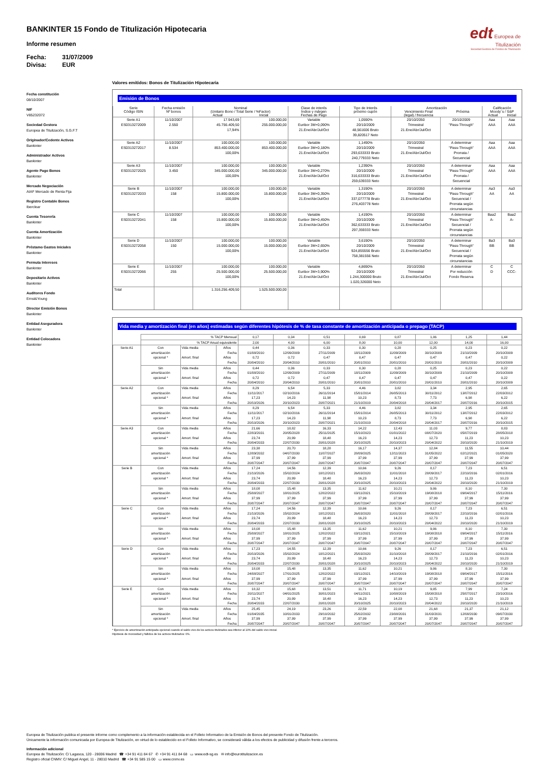edt Europea de Titulización
Sociedad Gestora de Fondos de Titulización
BANKINTER 15 Fondo de Titulización Hipotecaria
Informe resumen
Fecha: 31/07/2009
Divisa: EUR
Fecha constitución
08/10/2007
NIF
V85232072
Sociedad Gestora
Europea de Titulización, S.G.F.T
Originador/Cedente Activos
Bankinter
Administrador Activos
Bankinter
Agente Pago Bonos
Bankinter
Mercado Negociación
AIAF Mercado de Renta Fija
Registro Contable Bonos
Iberclear
Cuenta Tesorería
Bankinter
Cuenta Amortización
Bankinter
Préstamo Gastos Iniciales
Bankinter
Permuta Intereses
Bankinter
Depositario Activos
Bankinter
Auditores Fondo
Ernst&Young
Director Emisión Bonos
Bankinter
Entidad Aseguradora
Bankinter
Entidad Colocadora
Bankinter
Valores emitidos: Bonos de Titulización Hipotecaria
Emisión de Bonos
| Serie Código ISIN | Fecha emisión Nº bonos | Nominal (Unitario Bono / Total Serie / %Factor) Actual Inicial | | Clase de interés Índice y márgen Fechas de Pago | Tipo de Interés próximo cupón | Amortización Vencimiento Final (legal) / frecuencia Próxima | | Calificación Moody´s / S&P Actual Inicial | |
| --- | --- | --- | --- | --- | --- | --- | --- | --- | --- |
| Serie A1 ES0313272009 | 11/10/2007 2.550 | 17.943,69 45.756.409,50 17,94% | 100.000,00 255.000.000,00 | Variable Euribor 3M+0,090% 21.Ene/Abr/Jul/Oct | 1,0590% 20/10/2009 48,561606 Bruto 39,820517 Neto | 20/10/2050 Trimestral 21.Ene/Abr/Jul/Oct | 20/10/2009 "Pass-Through" | Aaa AAA | Aaa AAA |
| Serie A2 ES0313272017 | 11/10/2007 8.534 | 100.000,00 853.400.000,00 100,00% | 100.000,00 853.400.000,00 | Variable Euribor 3M+0,180% 21.Ene/Abr/Jul/Oct | 1,1490% 20/10/2009 293,633333 Bruto 240,779333 Neto | 20/10/2050 Trimestral 21.Ene/Abr/Jul/Oct | A determinar "Pass-Through" Prorrata / Secuencial | Aaa AAA | Aaa AAA |
| Serie A3 ES0313272025 | 11/10/2007 3.450 | 100.000,00 345.000.000,00 100,00% | 100.000,00 345.000.000,00 | Variable Euribor 3M+0,270% 21.Ene/Abr/Jul/Oct | 1,2390% 20/10/2009 316,633333 Bruto 259,639333 Neto | 20/10/2050 Trimestral 21.Ene/Abr/Jul/Oct | A determinar "Pass-Through" Prorrata / Secuencial | Aaa AAA | Aaa AAA |
| Serie B ES0313272033 | 11/10/2007 158 | 100.000,00 15.800.000,00 100,00% | 100.000,00 15.800.000,00 | Variable Euribor 3M+0,350% 21.Ene/Abr/Jul/Oct | 1,3190% 20/10/2009 337,077778 Bruto 276,403778 Neto | 20/10/2050 Trimestral 21.Ene/Abr/Jul/Oct | A determinar "Pass-Through" Secuencial / Prorrata según circunstancias | Aa3 AA | Aa3 AA |
| Serie C ES0313272041 | 11/10/2007 158 | 100.000,00 15.800.000,00 100,00% | 100.000,00 15.800.000,00 | Variable Euribor 3M+0,450% 21.Ene/Abr/Jul/Oct | 1,4190% 20/10/2009 362,633333 Bruto 297,359333 Neto | 20/10/2050 Trimestral 21.Ene/Abr/Jul/Oct | A determinar "Pass-Through" Secuencial / Prorrata según circunstancias | Baa2 A- | Baa2 A- |
| Serie D ES0313272058 | 11/10/2007 150 | 100.000,00 15.000.000,00 100,00% | 100.000,00 15.000.000,00 | Variable Euribor 3M+2,650% 21.Ene/Abr/Jul/Oct | 3,6190% 20/10/2009 924,855556 Bruto 758,381556 Neto | 20/10/2050 Trimestral 21.Ene/Abr/Jul/Oct | A determinar "Pass-Through" Secuencial / Prorrata según circunstancias | Ba3 BB | Ba3 BB |
| Serie E ES0313272066 | 11/10/2007 255 | 100.000,00 25.500.000,00 100,00% | 100.000,00 25.500.000,00 | Variable Euribor 3M+3,900% 21.Ene/Abr/Jul/Oct | 4,8690% 20/10/2009 1.244,300000 Bruto 1.020,326000 Neto | 20/10/2050 Trimestral 21.Ene/Abr/Jul/Oct | A determinar Por reducción Fondo Reserva | C D | C CCC- |
| Total | | 1.316.256.409,50 | 1.525.500.000,00 | | | | | | |
Vida media y amortización final (en años) estimadas según diferentes hipótesis de % de tasa constante de amortización anticipada o prepago (TACP)
| | % TACP Mensual | | | 0,17 | 0,34 | 0,51 | 0,69 | 0,87 | 1,06 | 1,25 | 1,44 |
| | % TACP Anual equivalente | | | 2,00 | 4,00 | 6,00 | 8,00 | 10,00 | 12,00 | 14,00 | 16,00 |
| Serie A1 | Con amortización opcional * | Vida media | Años | 0,44 | 0,36 | 0,33 | 0,30 | 0,28 | 0,25 | 0,23 | 0,22 |
| | | | Fecha | 01/08/2010 | 12/09/2009 | 27/11/2009 | 18/11/2009 | 11/09/2009 | 30/10/2009 | 21/10/2009 | 20/10/2009 |
| | | Amort. final | Años | 0,72 | 0,72 | 0,47 | 0,47 | 0,47 | 0,47 | 0,47 | 0,22 |
| | | | Fecha | 20/04/2010 | 20/04/2010 | 20/01/2010 | 20/01/2010 | 20/01/2010 | 20/01/2010 | 20/01/2010 | 20/10/2009 |
| | Sin amortización opcional * | Vida media | Años | 0,44 | 0,36 | 0,33 | 0,30 | 0,28 | 0,25 | 0,23 | 0,22 |
| | | | Fecha | 01/08/2010 | 12/09/2009 | 27/11/2009 | 18/11/2009 | 11/09/2009 | 30/10/2009 | 21/10/2009 | 20/10/2009 |
| | | Amort. final | Años | 0,72 | 0,72 | 0,47 | 0,47 | 0,47 | 0,47 | 0,47 | 0,22 |
| | | | Fecha | 20/04/2010 | 20/04/2010 | 20/01/2010 | 20/01/2010 | 20/01/2010 | 20/01/2010 | 20/01/2010 | 20/10/2009 |
| Serie A2 | Con amortización opcional * | Vida media | Años | 8,29 | 6,54 | 5,33 | 4,46 | 3,82 | 3,34 | 2,95 | 2,65 |
| | | | Fecha | 11/11/2017 | 02/10/2016 | 26/11/2014 | 15/01/2014 | 26/05/2013 | 30/11/2012 | 13/07/2012 | 22/03/2012 |
| | | Amort. final | Años | 17,23 | 14,23 | 11,98 | 10,23 | 8,73 | 7,73 | 6,98 | 6,22 |
| | | | Fecha | 20/10/2026 | 20/10/2023 | 20/07/2021 | 21/10/2019 | 20/04/2018 | 20/04/2017 | 20/07/2016 | 20/10/2015 |
| | Sin amortización opcional * | Vida media | Años | 8,29 | 6,54 | 5,33 | 4,46 | 3,82 | 3,34 | 2,95 | 2,65 |
| | | | Fecha | 11/11/2017 | 02/10/2016 | 26/11/2014 | 15/01/2014 | 26/05/2013 | 30/11/2012 | 13/07/2012 | 22/03/2012 |
| | | Amort. final | Años | 17,23 | 14,23 | 11,98 | 10,23 | 8,73 | 7,73 | 6,98 | 6,22 |
| | | | Fecha | 20/10/2026 | 20/10/2023 | 20/07/2021 | 21/10/2019 | 20/04/2018 | 20/04/2017 | 20/07/2016 | 20/10/2015 |
| Serie A3 | Con amortización opcional * | Vida media | Años | 21,66 | 18,82 | 16,33 | 14,22 | 12,43 | 11,03 | 9,77 | 8,83 |
| | | | Fecha | 22/03/2031 | 20/05/2028 | 25/11/2025 | 15/10/2023 | 01/01/2022 | 08/07/2020 | 05/07/2019 | 28/05/2018 |
| | | Amort. final | Años | 23,74 | 20,99 | 18,48 | 16,23 | 14,23 | 12,73 | 11,23 | 10,23 |
| | | | Fecha | 20/04/2033 | 22/07/2030 | 20/01/2028 | 20/10/2025 | 20/10/2023 | 20/04/2022 | 20/10/2020 | 21/10/2019 |
| | Sin amortización opcional * | Vida media | Años | 23,38 | 20,70 | 18,28 | 16,17 | 14,37 | 12,84 | 11,55 | 10,44 |
| | | | Fecha | 12/09/2032 | 04/07/2030 | 11/07/2027 | 28/09/2025 | 12/11/2023 | 31/05/2022 | 02/12/2021 | 01/05/2020 |
| | | Amort. final | Años | 37,99 | 37,99 | 37,99 | 37,99 | 37,99 | 37,99 | 37,99 | 37,99 |
| | | | Fecha | 20/07/2047 | 20/07/2047 | 20/07/2047 | 20/07/2047 | 20/07/2047 | 20/07/2047 | 20/07/2047 | 20/07/2047 |
| Serie B | Con amortización opcional * | Vida media | Años | 17,24 | 14,56 | 12,39 | 10,66 | 9,26 | 8,17 | 7,23 | 6,51 |
| | | | Fecha | 21/10/2026 | 15/02/2024 | 18/12/2021 | 26/03/2020 | 11/01/2018 | 28/09/2017 | 22/10/2016 | 02/01/2016 |
| | | Amort. final | Años | 23,74 | 20,99 | 18,48 | 16,23 | 14,23 | 12,73 | 11,23 | 10,23 |
| | | | Fecha | 20/04/2033 | 22/07/2030 | 20/01/2028 | 20/10/2025 | 20/10/2023 | 20/04/2022 | 20/10/2020 | 21/10/2019 |
| | Sin amortización opcional * | Vida media | Años | 18,08 | 15,48 | 13,35 | 11,62 | 10,21 | 9,06 | 8,10 | 7,30 |
| | | | Fecha | 25/08/2027 | 18/01/2025 | 12/02/2022 | 03/11/2021 | 15/10/2019 | 19/08/2018 | 09/04/2017 | 15/11/2016 |
| | | Amort. final | Años | 37,99 | 37,99 | 37,99 | 37,99 | 37,99 | 37,99 | 37,99 | 37,99 |
| | | | Fecha | 20/07/2047 | 20/07/2047 | 20/07/2047 | 20/07/2047 | 20/07/2047 | 20/07/2047 | 20/07/2047 | 20/07/2047 |
| Serie C | Con amortización opcional * | Vida media | Años | 17,24 | 14,56 | 12,39 | 10,66 | 9,26 | 8,17 | 7,23 | 6,51 |
| | | | Fecha | 21/10/2026 | 15/02/2024 | 18/12/2021 | 26/03/2020 | 11/01/2018 | 28/09/2017 | 22/10/2016 | 02/01/2016 |
| | | Amort. final | Años | 23,74 | 20,99 | 18,48 | 16,23 | 14,23 | 12,73 | 11,23 | 10,23 |
| | | | Fecha | 20/04/2033 | 22/07/2030 | 20/01/2028 | 20/10/2025 | 20/10/2023 | 20/04/2022 | 20/10/2020 | 21/10/2019 |
| | Sin amortización opcional * | Vida media | Años | 18,08 | 15,48 | 13,35 | 11,62 | 10,21 | 9,06 | 8,10 | 7,30 |
| | | | Fecha | 25/08/2027 | 18/01/2025 | 12/02/2022 | 03/11/2021 | 15/10/2019 | 19/08/2018 | 09/04/2017 | 15/11/2016 |
| | | Amort. final | Años | 37,99 | 37,99 | 37,99 | 37,99 | 37,99 | 37,99 | 37,99 | 37,99 |
| | | | Fecha | 20/07/2047 | 20/07/2047 | 20/07/2047 | 20/07/2047 | 20/07/2047 | 20/07/2047 | 20/07/2047 | 20/07/2047 |
| Serie D | Con amortización opcional * | Vida media | Años | 17,23 | 14,55 | 12,39 | 10,66 | 9,26 | 8,17 | 7,23 | 6,51 |
| | | | Fecha | 20/10/2026 | 15/02/2024 | 18/12/2021 | 25/03/2020 | 31/10/2018 | 28/09/2017 | 21/10/2016 | 02/01/2016 |
| | | Amort. final | Años | 23,74 | 20,99 | 18,48 | 16,23 | 14,23 | 12,73 | 11,23 | 10,23 |
| | | | Fecha | 20/04/2033 | 22/07/2030 | 20/01/2028 | 20/10/2025 | 20/10/2023 | 20/04/2022 | 20/10/2020 | 21/10/2019 |
| | Sin amortización opcional * | Vida media | Años | 18,08 | 15,48 | 13,35 | 11,62 | 10,21 | 9,06 | 8,10 | 7,30 |
| | | | Fecha | 24/08/2027 | 17/01/2025 | 12/02/2022 | 03/11/2021 | 14/10/2019 | 19/08/2018 | 09/04/2017 | 15/11/2016 |
| | | Amort. final | Años | 37,99 | 37,99 | 37,99 | 37,99 | 37,99 | 37,99 | 37,99 | 37,99 |
| | | | Fecha | 20/07/2047 | 20/07/2047 | 20/07/2047 | 20/07/2047 | 20/07/2047 | 20/07/2047 | 20/07/2047 | 20/07/2047 |
| Serie E | Con amortización opcional * | Vida media | Años | 18,32 | 15,68 | 13,51 | 11,71 | 10,19 | 9,05 | 7,99 | 7,24 |
| | | | Fecha | 20/11/2027 | 04/01/2025 | 30/01/2023 | 04/11/2021 | 10/08/2019 | 15/08/2018 | 25/07/2017 | 23/10/2016 |
| | | Amort. final | Años | 23,74 | 20,99 | 18,48 | 16,23 | 14,23 | 12,73 | 11,23 | 10,23 |
| | | | Fecha | 20/04/2033 | 22/07/2030 | 20/01/2028 | 20/10/2025 | 20/10/2023 | 20/04/2022 | 20/10/2020 | 21/10/2019 |
| | Sin amortización opcional * | Vida media | Años | 25,45 | 24,19 | 23,26 | 22,59 | 22,08 | 21,68 | 21,37 | 21,12 |
| | | | Fecha | 01/04/2035 | 10/01/2033 | 29/10/2032 | 25/02/2032 | 23/08/2031 | 31/03/2031 | 12/08/2030 | 09/07/2030 |
| | | Amort. final | Años | 37,99 | 37,99 | 37,99 | 37,99 | 37,99 | 37,99 | 37,99 | 37,99 |
| | | | Fecha | 20/07/2047 | 20/07/2047 | 20/07/2047 | 20/07/2047 | 20/07/2047 | 20/07/2047 | 20/07/2047 | 20/07/2047 |
* Ejercicio de amortización anticipada opcional cuando el saldo vivo de los activos titulizados sea inferior al 10% del saldo vivo inicial.
Hipótesis de morosidad y fallidos de los activos titulizados: 0%.
Europea de Titulización publica el presente informe como complemento a la información establecida en el Folleto Informativo de la Emisión de Bonos del presente Fondo de Titulización.
Únicamente la información comunicada por Europea de Titulización, en virtud de lo establecido en el Folleto Informativo, se considerará válida a los efectos de publicidad y difusión frente a terceros.
Información adicional
Europea de Titulización: C/ Lagasca, 120 - 28006 Madrid ☎ +34 91 411 84 67 ✆ +34 91 411 84 68 ▭ www.edt-sg.es ✉ info@eurotitulizacion.es
Registro oficial CNMV: C/ Miguel Angel, 11 - 28010 Madrid ☎ +34 91 585 15 00 ▭ www.cnmv.es